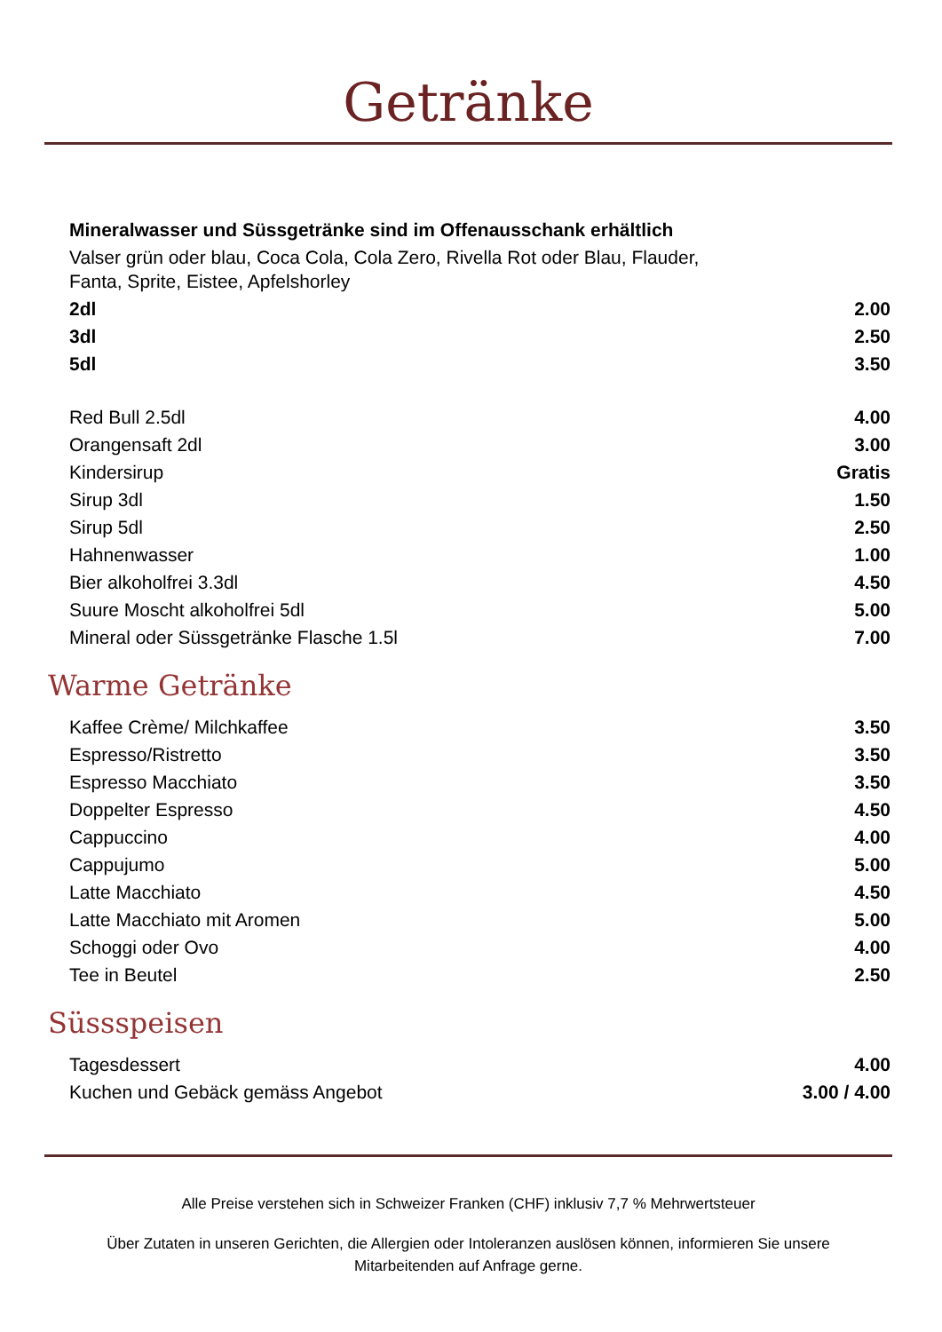Getränke
| Mineralwasser und Süssgetränke sind im Offenausschank erhältlich | |
| Valser grün oder blau, Coca Cola, Cola Zero, Rivella Rot oder Blau, Flauder, Fanta, Sprite, Eistee, Apfelshorley | |
| 2dl | 2.00 |
| 3dl | 2.50 |
| 5dl | 3.50 |
| Red Bull 2.5dl | 4.00 |
| Orangensaft 2dl | 3.00 |
| Kindersirup | Gratis |
| Sirup 3dl | 1.50 |
| Sirup 5dl | 2.50 |
| Hahnenwasser | 1.00 |
| Bier alkoholfrei 3.3dl | 4.50 |
| Suure Moscht alkoholfrei 5dl | 5.00 |
| Mineral oder Süssgetränke Flasche 1.5l | 7.00 |
Warme Getränke
| Kaffee Crème/ Milchkaffee | 3.50 |
| Espresso/Ristretto | 3.50 |
| Espresso Macchiato | 3.50 |
| Doppelter Espresso | 4.50 |
| Cappuccino | 4.00 |
| Cappujumo | 5.00 |
| Latte Macchiato | 4.50 |
| Latte Macchiato mit Aromen | 5.00 |
| Schoggi oder Ovo | 4.00 |
| Tee in Beutel | 2.50 |
Süssspeisen
| Tagesdessert | 4.00 |
| Kuchen und Gebäck gemäss Angebot | 3.00 / 4.00 |
Alle Preise verstehen sich in Schweizer Franken (CHF) inklusiv 7,7 % Mehrwertsteuer
Über Zutaten in unseren Gerichten, die Allergien oder Intoleranzen auslösen können, informieren Sie unsere
Mitarbeitenden auf Anfrage gerne.